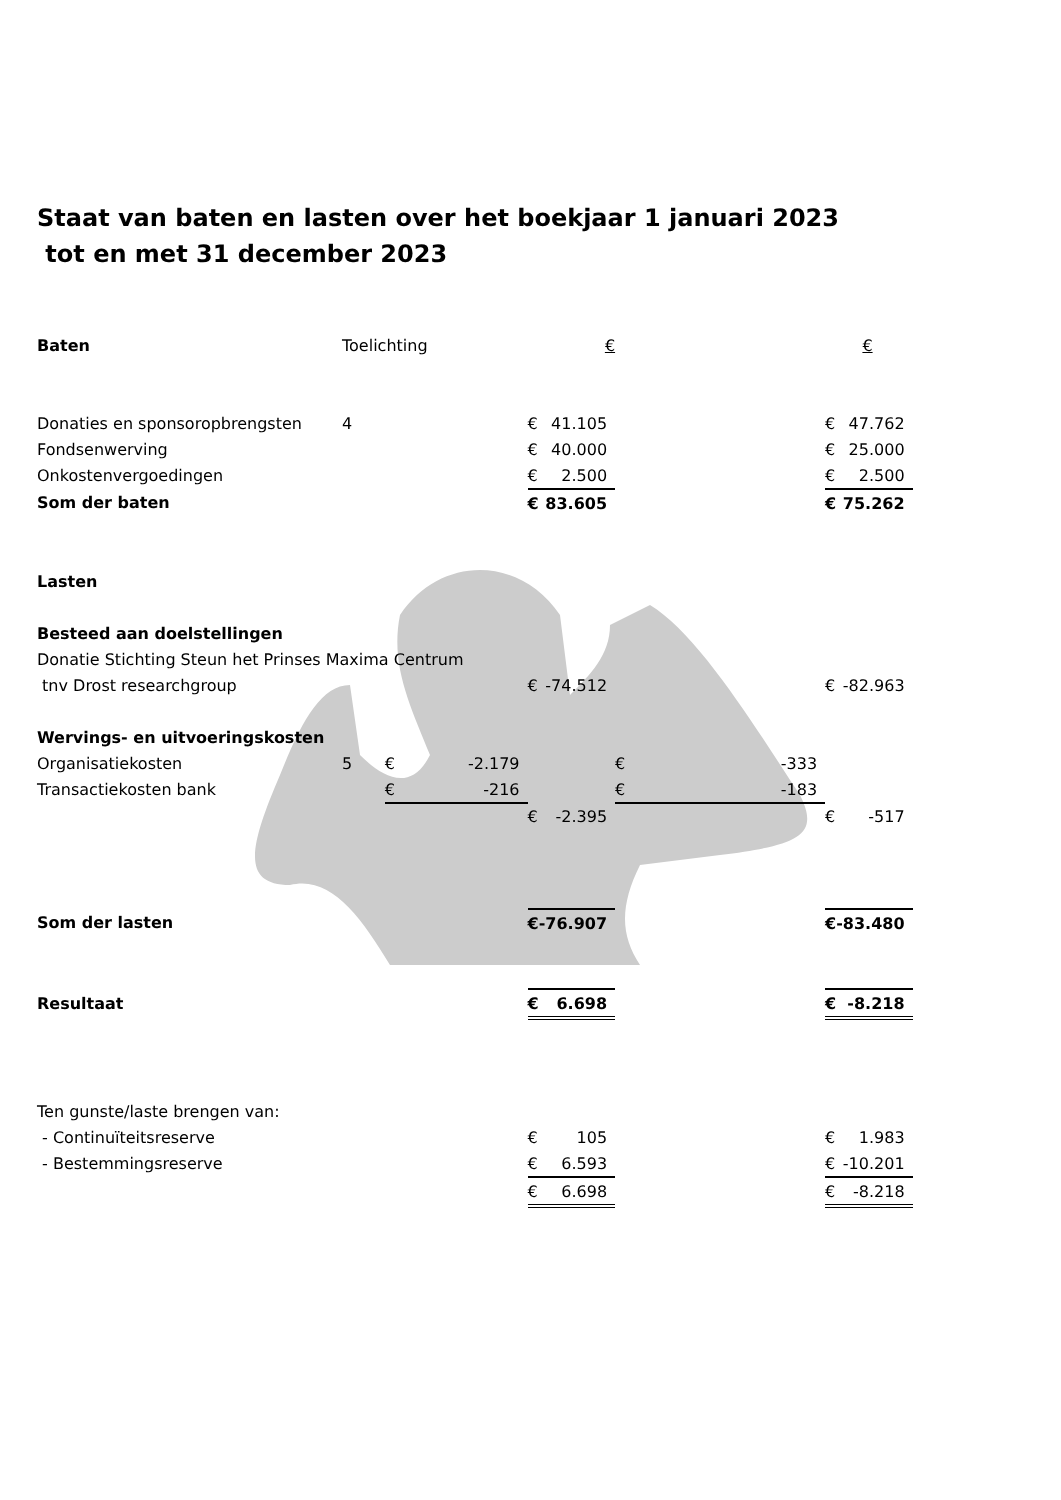Staat van baten en lasten over het boekjaar 1 januari 2023
tot en met 31 december 2023
| Baten | Toelichting | | | € | | | | € | |
| Donaties en sponsoropbrengsten | 4 | | | € | 41.105 | | | € | 47.762 |
| Fondsenwerving | | | | € | 40.000 | | | € | 25.000 |
| Onkostenvergoedingen | | | | € | 2.500 | | | € | 2.500 |
| Som der baten | | | | € | 83.605 | | | € | 75.262 |
| Lasten | | | | | | | | | |
| Besteed aan doelstellingen | | | | | | | | | |
| Donatie Stichting Steun het Prinses Maxima Centrum | | | | | | | | | |
| tnv Drost researchgroup | | | | € | -74.512 | | | € | -82.963 |
| Wervings- en uitvoeringskosten | | | | | | | | | |
| Organisatiekosten | 5 | € | -2.179 | | | € | -333 | | |
| Transactiekosten bank | | € | -216 | | | € | -183 | | |
| | | | | € | -2.395 | | | € | -517 |
| Som der lasten | | | | € | -76.907 | | | € | -83.480 |
| Resultaat | | | | € | 6.698 | | | € | -8.218 |
| Ten gunste/laste brengen van: | | | | | | | | | |
| - Continuïteitsreserve | | | | € | 105 | | | € | 1.983 |
| - Bestemmingsreserve | | | | € | 6.593 | | | € | -10.201 |
| | | | | € | 6.698 | | | € | -8.218 |